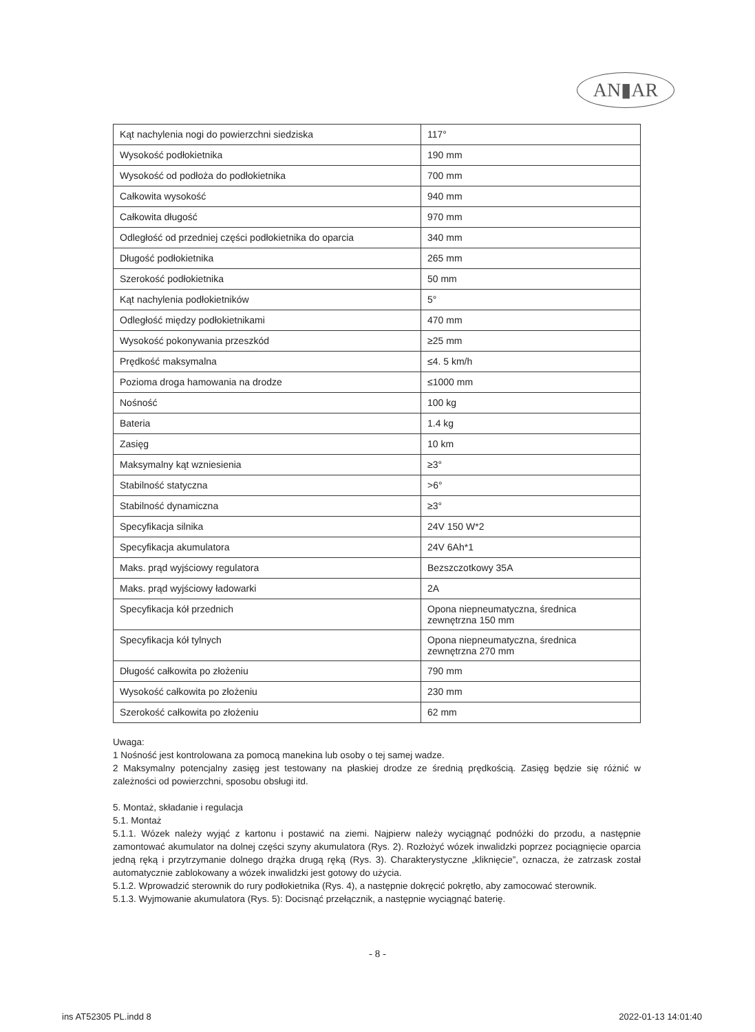AN▮AR
| Kąt nachylenia nogi do powierzchni siedziska | 117° |
| Wysokość podłokietnika | 190 mm |
| Wysokość od podłoża do podłokietnika | 700 mm |
| Całkowita wysokość | 940 mm |
| Całkowita długość | 970 mm |
| Odległość od przedniej części podłokietnika do oparcia | 340 mm |
| Długość podłokietnika | 265 mm |
| Szerokość podłokietnika | 50 mm |
| Kąt nachylenia podłokietników | 5° |
| Odległość między podłokietnikami | 470 mm |
| Wysokość pokonywania przeszkód | ≥25 mm |
| Prędkość maksymalna | ≤4. 5 km/h |
| Pozioma droga hamowania na drodze | ≤1000 mm |
| Nośność | 100 kg |
| Bateria | 1.4 kg |
| Zasięg | 10 km |
| Maksymalny kąt wzniesienia | ≥3° |
| Stabilność statyczna | >6° |
| Stabilność dynamiczna | ≥3° |
| Specyfikacja silnika | 24V 150 W*2 |
| Specyfikacja akumulatora | 24V 6Ah*1 |
| Maks. prąd wyjściowy regulatora | Bezszczotkowy 35A |
| Maks. prąd wyjściowy ładowarki | 2A |
| Specyfikacja kół przednich | Opona niepneumatyczna, średnica zewnętrzna 150 mm |
| Specyfikacja kół tylnych | Opona niepneumatyczna, średnica zewnętrzna 270 mm |
| Długość całkowita po złożeniu | 790 mm |
| Wysokość całkowita po złożeniu | 230 mm |
| Szerokość całkowita po złożeniu | 62 mm |
Uwaga:
1 Nośność jest kontrolowana za pomocą manekina lub osoby o tej samej wadze.
2 Maksymalny potencjalny zasięg jest testowany na płaskiej drodze ze średnią prędkością. Zasięg będzie się różnić w zależności od powierzchni, sposobu obsługi itd.
5. Montaż, składanie i regulacja
5.1. Montaż
5.1.1. Wózek należy wyjąć z kartonu i postawić na ziemi. Najpierw należy wyciągnąć podnóżki do przodu, a następnie zamontować akumulator na dolnej części szyny akumulatora (Rys. 2). Rozłożyć wózek inwalidzki poprzez pociągnięcie oparcia jedną ręką i przytrzymanie dolnego drążka drugą ręką (Rys. 3). Charakterystyczne „kliknięcie”, oznacza, że zatrzask został automatycznie zablokowany a wózek inwalidzki jest gotowy do użycia.
5.1.2. Wprowadzić sterownik do rury podłokietnika (Rys. 4), a następnie dokręcić pokrętło, aby zamocować sterownik.
5.1.3. Wyjmowanie akumulatora (Rys. 5): Docisnąć przełącznik, a następnie wyciągnąć baterię.
- 8 -
ins AT52305 PL.indd 8 2022-01-13 14:01:40